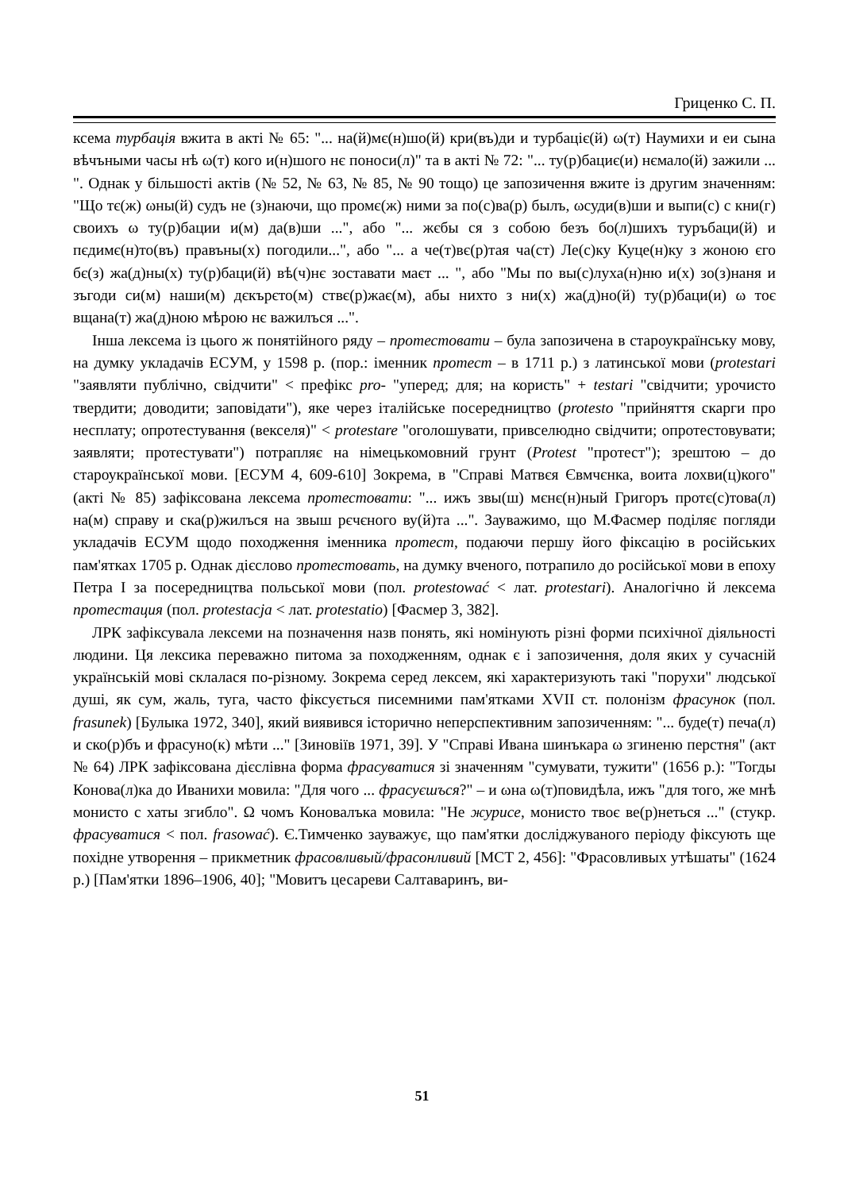Гриценко С. П.
ксема турбація вжита в акті № 65: "... на(й)мє(н)шо(й) кри(въ)ди и турбаціє(й) ω(т) Наумихи и еи сына вѣчъными часы нѣ ω(т) кого и(н)шого нє поноси(л)" та в акті № 72: "... ту(р)бациє(и) нємало(й) зажили ... ". Однак у більшості актів (№ 52, № 63, № 85, № 90 тощо) це запозичення вжите із другим значенням: "Що тє(ж) ωны(й) судъ не (з)наючи, що промє(ж) ними за по(с)ва(р) былъ, ωсуди(в)ши и выпи(с) с кни(г) своихъ ω ту(р)бации и(м) да(в)ши ...", або "... жєбы ся з собою безъ бо(л)шихъ туръбаци(й) и пєдимє(н)то(въ) правъны(х) погодили...", або "... а че(т)вє(р)тая ча(ст) Ле(с)ку Куце(н)ку з жоною єго бє(з) жа(д)ны(х) ту(р)баци(й) вѣ(ч)нє зоставати маєт ... ", або "Мы по вы(с)луха(н)ню и(х) зо(з)наня и зъгоди си(м) наши(м) дєкърєто(м) ствє(р)жає(м), абы нихто з ни(х) жа(д)но(й) ту(р)баци(и) ω тоє вщана(т) жа(д)ною мѣрою нє важилъся ...".
Інша лексема із цього ж понятійного ряду – протестовати – була запозичена в староукраїнську мову, на думку укладачів ЕСУМ, у 1598 р. (пор.: іменник протест – в 1711 р.) з латинської мови (protestari "заявляти публічно, свідчити" < префікс pro- "уперед; для; на користь" + testari "свідчити; урочисто твердити; доводити; заповідати"), яке через італійське посередництво (protesto "прийняття скарги про несплату; опротестування (векселя)" < protestare "оголошувати, привселюдно свідчити; опротестовувати; заявляти; протестувати") потрапляє на німецькомовний грунт (Protest "протест"); зрештою – до староукраїнської мови. [ЕСУМ 4, 609-610] Зокрема, в "Справі Матвєя Євмчєнка, воита лохви(ц)кого" (акті № 85) зафіксована лексема протестовати: "... ижъ звы(ш) мєнє(н)ный Григоръ протє(с)това(л) на(м) справу и ска(р)жилъся на звыш рєчєного ву(й)та ...". Зауважимо, що М.Фасмер поділяє погляди укладачів ЕСУМ щодо походження іменника протест, подаючи першу його фіксацію в російських пам'ятках 1705 р. Однак дієслово протестовать, на думку вченого, потрапило до російської мови в епоху Петра І за посередництва польської мови (пол. protestować < лат. protestari). Аналогічно й лексема протестация (пол. protestacja < лат. protestatio) [Фасмер 3, 382].
ЛРК зафіксувала лексеми на позначення назв понять, які номінують різні форми психічної діяльності людини. Ця лексика переважно питома за походженням, однак є і запозичення, доля яких у сучасній українській мові склалася по-різному. Зокрема серед лексем, які характеризують такі "порухи" людської душі, як сум, жаль, туга, часто фіксується писемними пам'ятками XVII ст. полонізм фрасунок (пол. frasunek) [Булыка 1972, 340], який виявився історично неперспективним запозиченням: "... буде(т) печа(л) и ско(р)бъ и фрасуно(к) мѣти ..." [Зиновіїв 1971, 39]. У "Справі Ивана шинъкара ω згиненю перстня" (акт № 64) ЛРК зафіксована дієслівна форма фрасуватися зі значенням "сумувати, тужити" (1656 р.): "Тогды Конова(л)ка до Иванихи мовила: "Для чого ... фрасуєшъся?" – и ωна ω(т)повидѣла, ижъ "для того, же мнѣ монисто с хаты згибло". Ω чомъ Коновалъка мовила: "Не журисе, монисто твоє ве(р)неться ..." (стукр. фрасуватися < пол. frasować). Є.Тимченко зауважує, що пам'ятки досліджуваного періоду фіксують ще похідне утворення – прикметник фрасовливый/фрасонливий [МСТ 2, 456]: "Фрасовливых утѣшаты" (1624 р.) [Пам'ятки 1896–1906, 40]; "Мовитъ цесареви Салтаваринъ, ви-
51